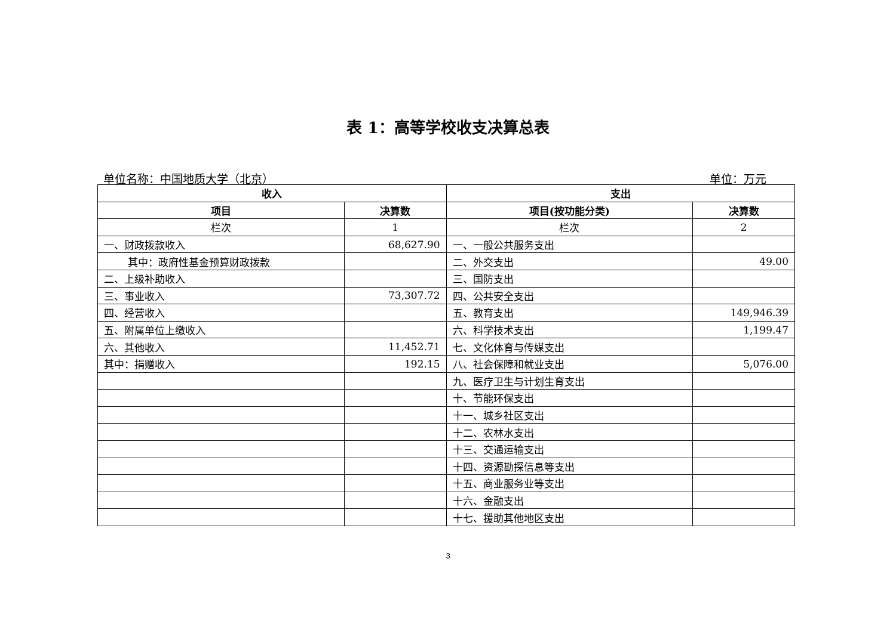表 1：高等学校收支决算总表
单位名称：中国地质大学（北京） 单位：万元
| 收入 | | 支出 | |
| --- | --- | --- | --- |
| 项目 | 决算数 | 项目(按功能分类) | 决算数 |
| 栏次 | 1 | 栏次 | 2 |
| 一、财政拨款收入 | 68,627.90 | 一、一般公共服务支出 | |
| 其中：政府性基金预算财政拨款 | | 二、外交支出 | 49.00 |
| 二、上级补助收入 | | 三、国防支出 | |
| 三、事业收入 | 73,307.72 | 四、公共安全支出 | |
| 四、经营收入 | | 五、教育支出 | 149,946.39 |
| 五、附属单位上缴收入 | | 六、科学技术支出 | 1,199.47 |
| 六、其他收入 | 11,452.71 | 七、文化体育与传媒支出 | |
| 其中：捐赠收入 | 192.15 | 八、社会保障和就业支出 | 5,076.00 |
| | | 九、医疗卫生与计划生育支出 | |
| | | 十、节能环保支出 | |
| | | 十一、城乡社区支出 | |
| | | 十二、农林水支出 | |
| | | 十三、交通运输支出 | |
| | | 十四、资源勘探信息等支出 | |
| | | 十五、商业服务业等支出 | |
| | | 十六、金融支出 | |
| | | 十七、援助其他地区支出 | |
3